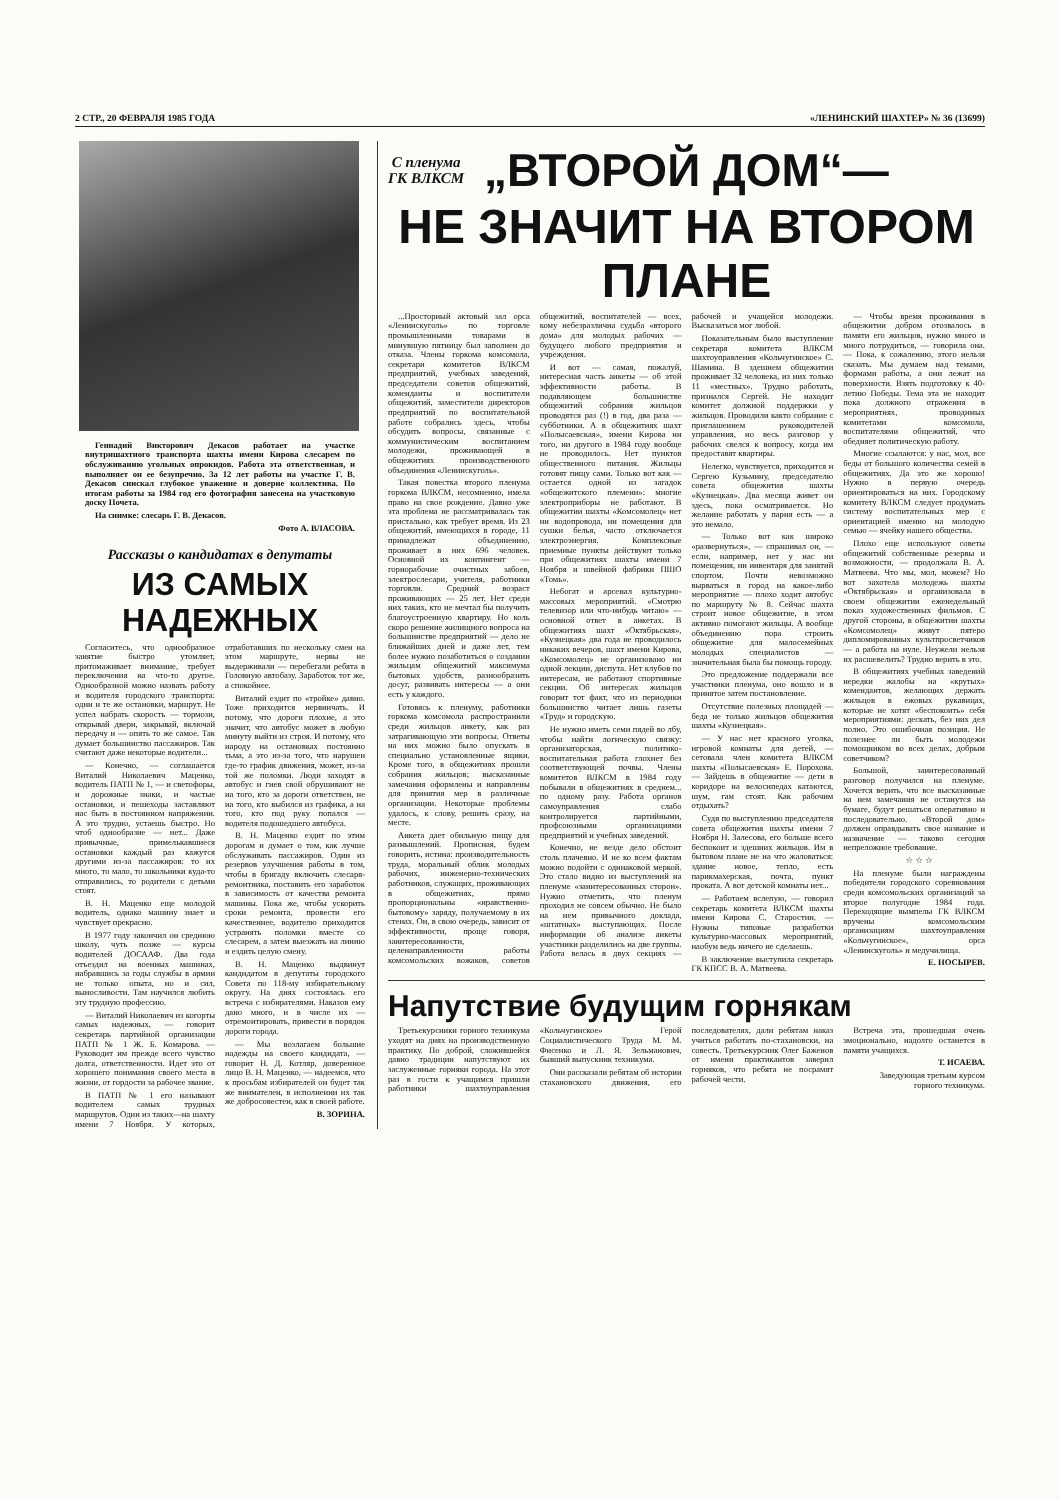2 СТР., 20 ФЕВРАЛЯ 1985 ГОДА «ЛЕНИНСКИЙ ШАХТЕР» № 36 (13699)
Геннадий Викторович Декасов работает на участке внутришахтного транспорта шахты имени Кирова слесарем по обслуживанию угольных опрокидов. Работа эта ответственная, и выполняет он ее безупречно. За 12 лет работы на участке Г. В. Декасов снискал глубокое уважение и доверие коллектива. По итогам работы за 1984 год его фотография занесена на участковую доску Почета.
На снимке: слесарь Г. В. Декасов.
Фото А. ВЛАСОВА.
Рассказы о кандидатах в депутаты
ИЗ САМЫХ НАДЕЖНЫХ
Согласитесь, что однообразное занятие быстро утомляет, притомаживает внимание, требует переключения на что-то другое. Однообразной можно назвать работу и водителя городского транспорта: одни и те же остановки, маршрут. Не успел набрать скорость — тормози, открывай двери, закрывай, включай передачу и — опять то же самое. Так думает большинство пассажиров. Так считают даже некоторые водители...
— Конечно, — соглашается Виталий Николаевич Маценко, водитель ПАТП № 1, — и светофоры, и дорожные знаки, и частые остановки, и пешеходы заставляют нас быть в постоянном напряжении. А это трудно, устаешь быстро. Но чтоб однообразие — нет... Даже привычные, примелькавшиеся остановки каждый раз кажутся другими из-за пассажиров: то их много, то мало, то школьники куда-то отправились, то родители с детьми стоят.
В. Н. Маценко еще молодой водитель, однако машину знает и чувствует прекрасно.
В 1977 году закончил он среднюю школу, чуть позже — курсы водителей ДОСААФ. Два года отъездил на военных машинах, набравшись за годы службы в армии не только опыта, но и сил, выносливости. Там научился любить эту трудную профессию.
— Виталий Николаевич из когорты самых надежных, — говорит секретарь партийной организации ПАТП № 1 Ж. Б. Комарова. — Руководит им прежде всего чувство долга, ответственности. Идет это от хорошего понимания своего места в жизни, от гордости за рабочее звание.
В ПАТП № 1 его называют водителем самых трудных маршрутов. Один из таких—на шахту имени 7 Ноября. У которых, отработавших по нескольку смен на этом маршруте, нервы не выдерживали — перебегали ребята в Головную автобазу. Заработок тот же, а спокойнее.
Виталий ездит по «тройке» давно. Тоже приходится нервничать. И потому, что дороги плохие, а это значит, что автобус может в любую минуту выйти из строя. И потому, что народу на остановках постоянно тьма, а это из-за того, что нарушен где-то график движения, может, из-за той же поломки. Люди заходят в автобус и гнев свой обрушивают не на того, кто за дороги ответствен, не на того, кто выбился из графика, а на того, кто под руку попался — водителя подошедшего автобуса.
В. Н. Маценко ездит по этим дорогам и думает о том, как лучше обслуживать пассажиров. Один из резервов улучшения работы в том, чтобы в бригаду включить слесаря-ремонтника, поставить его заработок в зависимость от качества ремонта машины. Пока же, чтобы ускорить сроки ремонта, провести его качественнее, водителю приходится устранять поломки вместе со слесарем, а затем выезжать на линию и ездить целую смену.
В. Н. Маценко выдвинут кандидатом в депутаты городского Совета по 118-му избирательному округу. На днях состоялась его встреча с избирателями. Наказов ему дано много, и в числе их — отремонтировать, привести в порядок дороги города.
— Мы возлагаем большие надежды на своего кандидата, — говорит Н. Д. Котляр, доверенное лицо В. Н. Маценко, — надеемся, что к просьбам избирателей он будет так же внимателен, в исполнении их так же добросовестен, как в своей работе.
В. ЗОРИНА.
С пленума
ГК ВЛКСМ
„ВТОРОЙ ДОМ“—
НЕ ЗНАЧИТ НА ВТОРОМ ПЛАНЕ
...Просторный актовый зал орса «Ленинскуголь» по торговле промышленными товарами в минувшую пятницу был заполнен до отказа. Члены горкома комсомола, секретари комитетов ВЛКСМ предприятий, учебных заведений, председатели советов общежитий, коменданты и воспитатели общежитий, заместители директоров предприятий по воспитательной работе собрались здесь, чтобы обсудить вопросы, связанные с коммунистическим воспитанием молодежи, проживающей в общежитиях производственного объединения «Ленинскуголь».
Такая повестка второго пленума горкома ВЛКСМ, несомненно, имела право на свое рождение. Давно уже эта проблема не рассматривалась так пристально, как требует время. Из 23 общежитий, имеющихся в городе, 11 принадлежат объединению, проживает в них 696 человек. Основной их контингент — горнорабочие очистных забоев, электрослесари, учителя, работники торговли. Средний возраст проживающих — 25 лет. Нет среди них таких, кто не мечтал бы получить благоустроенную квартиру. Но коль скоро решение жилищного вопроса на большинстве предприятий — дело не ближайших дней и даже лет, тем более нужно позаботиться о создании жильцам общежитий максимума бытовых удобств, разнообразить досуг, развивать интересы — а они есть у каждого.
Готовясь к пленуму, работники горкома комсомола распространили среди жильцов анкету, как раз затрагивающую эти вопросы. Ответы на них можно было опускать в специально установленные ящики. Кроме того, в общежитиях прошли собрания жильцов; высказанные замечания оформлены и направлены для принятия мер в различные организации. Некоторые проблемы удалось, к слову, решить сразу, на месте.
Анкета дает обильную пищу для размышлений. Прописная, будем говорить, истина: производительность труда, моральный облик молодых рабочих, инженерно-технических работников, служащих, проживающих в общежитиях, прямо пропорциональны «нравственно-бытовому» заряду, получаемому в их стенах. Он, в свою очередь, зависит от эффективности, проще говоря, заинтересованности, целенаправленности работы комсомольских вожаков, советов общежитий, воспитателей — всех, кому небезразлична судьба «второго дома» для молодых рабочих — будущего любого предприятия и учреждения.
И вот — самая, пожалуй, интересная часть анкеты — об этой эффективности работы. В подавляющем большинстве общежитий собрания жильцов проводятся раз (!) в год, два раза — субботники. А в общежитиях шахт «Полысаевская», имени Кирова ни того, ни другого в 1984 году вообще не проводилось. Нет пунктов общественного питания. Жильцы готовят пищу сами. Только вот как — остается одной из загадок «общежитского племени»: многие электроприборы не работают. В общежитии шахты «Комсомолец» нет ни водопровода, ни помещения для сушки белья, часто отключается электроэнергия. Комплексные приемные пункты действуют только при общежитиях шахты имени 7 Ноября и швейной фабрики ПШО «Томь».
Небогат и арсенал культурно-массовых мероприятий. «Смотрю телевизор или что-нибудь читаю» — основной ответ в анкетах. В общежитиях шахт «Октябрьская», «Кузнецкая» два года не проводилось никаких вечеров, шахт имени Кирова, «Комсомолец» не организовано ни одной лекции, диспута. Нет клубов по интересам, не работают спортивные секции. Об интересах жильцов говорит тот факт, что из периодики большинство читает лишь газеты «Труд» и городскую.
Не нужно иметь семи пядей во лбу, чтобы найти логическую связку: организаторская, политико-воспитательная работа глохнет без соответствующей почвы. Члены комитетов ВЛКСМ в 1984 году побывали в общежитиях в среднем... по одному разу. Работа органов самоуправления слабо контролируется партийными, профсоюзными организациями предприятий и учебных заведений.
Конечно, не везде дело обстоит столь плачевно. И не ко всем фактам можно подойти с одинаковой меркой. Это стало видно из выступлений на пленуме «заинтересованных сторон». Нужно отметить, что пленум проходил не совсем обычно. Не было на нем привычного доклада, «штатных» выступающих. После информации об анализе анкеты участники разделились на две группы. Работа велась в двух секциях — рабочей и учащейся молодежи. Высказаться мог любой.
Показательным было выступление секретаря комитета ВЛКСМ шахтоуправления «Кольчугинское» С. Шамина. В здешнем общежитии проживает 32 человека, из них только 11 «местных». Трудно работать, признался Сергей. Не находит комитет должной поддержки у жильцов. Проводили както собрание с приглашением руководителей управления, но весь разговор у рабочих свелся к вопросу, когда им предоставят квартиры.
Нелегко, чувствуется, приходится и Сергею Кузьмину, председателю совета общежития шахты «Кузнецкая». Два месяца живет он здесь, пока осматривается. Но желание работать у парня есть — а это немало.
— Только вот как широко «развернуться», — спрашивал он, — если, например, нет у нас ни помещения, ни инвентаря для занятий спортом. Почти невозможно вырваться в город на какое-либо мероприятие — плохо ходит автобус по маршруту № 8. Сейчас шахта строит новое общежитие, в этом активно помогают жильцы. А вообще объединению пора строить общежитие для малосемейных молодых специалистов — значительная была бы помощь городу.
Это предложение поддержали все участники пленума, оно вошло и в принятое затем постановление.
Отсутствие полезных площадей — беда не только жильцов общежития шахты «Кузнецкая».
— У нас нет красного уголка, игровой комнаты для детей, — сетовала член комитета ВЛКСМ шахты «Полысаевская» Е. Порохова. — Зайдешь в общежитие — дети в коридоре на велосипедах катаются, шум, гам стоят. Как рабочим отдыхать?
Судя по выступлению председателя совета общежития шахты имени 7 Ноября Н. Залесова, его больше всего беспокоит и здешних жильцов. Им в бытовом плане не на что жаловаться: здание новое, тепло, есть парикмахерская, почта, пункт проката. А вот детской комнаты нет...
— Работаем вслепую, — говорил секретарь комитета ВЛКСМ шахты имени Кирова С. Старостин. — Нужны типовые разработки культурно-массовых мероприятий, наобум ведь ничего не сделаешь.
В заключение выступила секретарь ГК КПСС В. А. Матвеева.
— Чтобы время проживания в общежитии добром отозвалось в памяти его жильцов, нужно много и много потрудиться, — говорила она. — Пока, к сожалению, этого нельзя сказать. Мы думаем над темами, формами работы, а они лежат на поверхности. Взять подготовку к 40-летию Победы. Тема эта не находит пока должного отражения в мероприятиях, проводимых комитетами комсомола, воспитателями общежитий, что обедняет политическую работу.
Многие ссылаются: у нас, мол, все беды от большого количества семей в общежитиях. Да это же хорошо! Нужно в первую очередь ориентироваться на них. Городскому комитету ВЛКСМ следует продумать систему воспитательных мер с ориентацией именно на молодую семью — ячейку нашего общества.
Плохо еще используют советы общежитий собственные резервы и возможности, — продолжала В. А. Матвеева. Что мы, мол, можем? Но вот захотела молодежь шахты «Октябрьская» и организовала в своем общежитии еженедельный показ художественных фильмов. С другой стороны, в общежитии шахты «Комсомолец» живут пятеро дипломированных культпросветчиков — а работа на нуле. Неужели нельзя их расшевелить? Трудно верить в это.
В общежитиях учебных заведений нередки жалобы на «крутых» комендантов, желающих держать жильцов в ежовых рукавицах, которые не хотят «беспокоить» себя мероприятиями: дескать, без них дел полно. Это ошибочная позиция. Не полезнее ли быть молодежи помощником во всех делах, добрым советчиком?
Большой, заинтересованный разговор получился на пленуме. Хочется верить, что все высказанные на нем замечания не останутся на бумаге, будут решаться оперативно и последовательно. «Второй дом» должен оправдывать свое название и назначение — таково сегодня непреложное требование.
☆ ☆ ☆
На пленуме были награждены победители городского соревнования среди комсомольских организаций за второе полугодие 1984 года. Переходящие вымпелы ГК ВЛКСМ вручены комсомольским организациям шахтоуправления «Кольчугинское», орса «Ленинскуголь» и медучилища.
Е. НОСЫРЕВ.
Напутствие будущим горнякам
Третьекурсники горного техникума уходят на днях на производственную практику. По доброй, сложившейся давно традиции напутствуют их заслуженные горняки города. На этот раз в гости к учащимся пришли работники шахтоуправления «Кольчугинское» Герой Социалистического Труда М. М. Фисенко и Л. Я. Зельманович, бывший выпускник техникума.
Они рассказали ребятам об истории стахановского движения, его последователях, дали ребятам наказ учиться работать по-стахановски, на совесть. Третьекурсник Олег Баженов от имени практикантов заверил горняков, что ребята не посрамят рабочей чести.
Встреча эта, прошедшая очень эмоционально, надолго останется в памяти учащихся.
Т. ИСАЕВА.
Заведующая третьим курсом горного техникума.